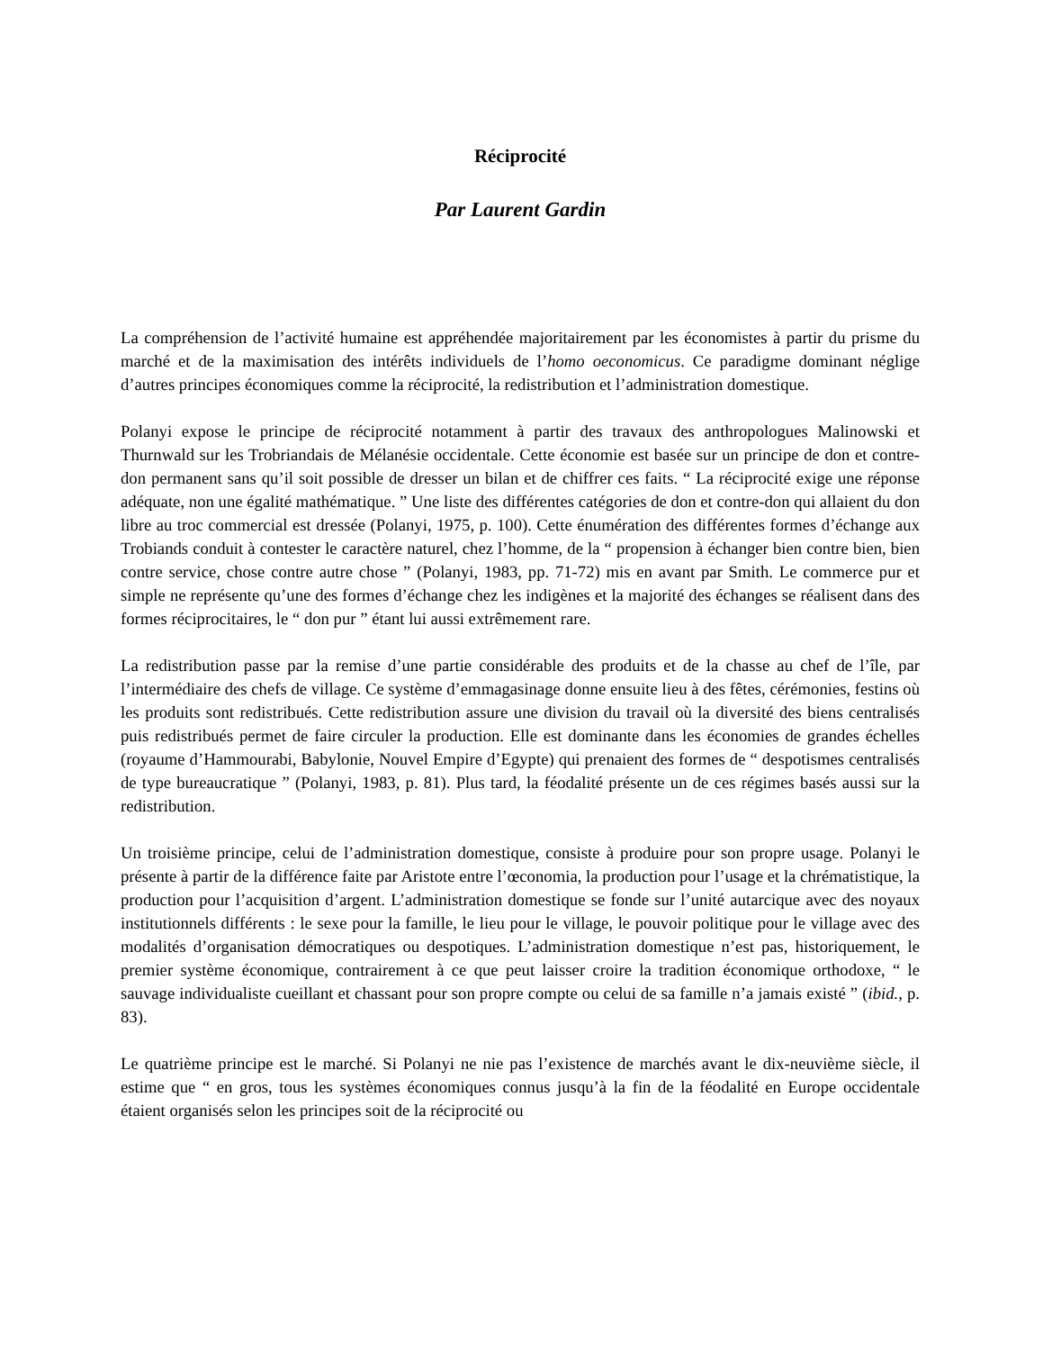Réciprocité
Par Laurent Gardin
La compréhension de l’activité humaine est appréhendée majoritairement par les économistes à partir du prisme du marché et de la maximisation des intérêts individuels de l’homo oeconomicus. Ce paradigme dominant néglige d’autres principes économiques comme la réciprocité, la redistribution et l’administration domestique.
Polanyi expose le principe de réciprocité notamment à partir des travaux des anthropologues Malinowski et Thurnwald sur les Trobriandais de Mélanésie occidentale. Cette économie est basée sur un principe de don et contre-don permanent sans qu’il soit possible de dresser un bilan et de chiffrer ces faits. “ La réciprocité exige une réponse adéquate, non une égalité mathématique. ” Une liste des différentes catégories de don et contre-don qui allaient du don libre au troc commercial est dressée (Polanyi, 1975, p. 100). Cette énumération des différentes formes d’échange aux Trobiands conduit à contester le caractère naturel, chez l’homme, de la “ propension à échanger bien contre bien, bien contre service, chose contre autre chose ” (Polanyi, 1983, pp. 71-72) mis en avant par Smith. Le commerce pur et simple ne représente qu’une des formes d’échange chez les indigènes et la majorité des échanges se réalisent dans des formes réciprocitaires, le “ don pur ” étant lui aussi extrêmement rare.
La redistribution passe par la remise d’une partie considérable des produits et de la chasse au chef de l’île, par l’intermédiaire des chefs de village. Ce système d’emmagasinage donne ensuite lieu à des fêtes, cérémonies, festins où les produits sont redistribués. Cette redistribution assure une division du travail où la diversité des biens centralisés puis redistribués permet de faire circuler la production. Elle est dominante dans les économies de grandes échelles (royaume d’Hammourabi, Babylonie, Nouvel Empire d’Egypte) qui prenaient des formes de “ despotismes centralisés de type bureaucratique ” (Polanyi, 1983, p. 81). Plus tard, la féodalité présente un de ces régimes basés aussi sur la redistribution.
Un troisième principe, celui de l’administration domestique, consiste à produire pour son propre usage. Polanyi le présente à partir de la différence faite par Aristote entre l’œconomia, la production pour l’usage et la chrématistique, la production pour l’acquisition d’argent. L’administration domestique se fonde sur l’unité autarcique avec des noyaux institutionnels différents : le sexe pour la famille, le lieu pour le village, le pouvoir politique pour le village avec des modalités d’organisation démocratiques ou despotiques. L’administration domestique n’est pas, historiquement, le premier système économique, contrairement à ce que peut laisser croire la tradition économique orthodoxe, “ le sauvage individualiste cueillant et chassant pour son propre compte ou celui de sa famille n’a jamais existé ” (ibid., p. 83).
Le quatrième principe est le marché. Si Polanyi ne nie pas l’existence de marchés avant le dix-neuvième siècle, il estime que “ en gros, tous les systèmes économiques connus jusqu’à la fin de la féodalité en Europe occidentale étaient organisés selon les principes soit de la réciprocité ou